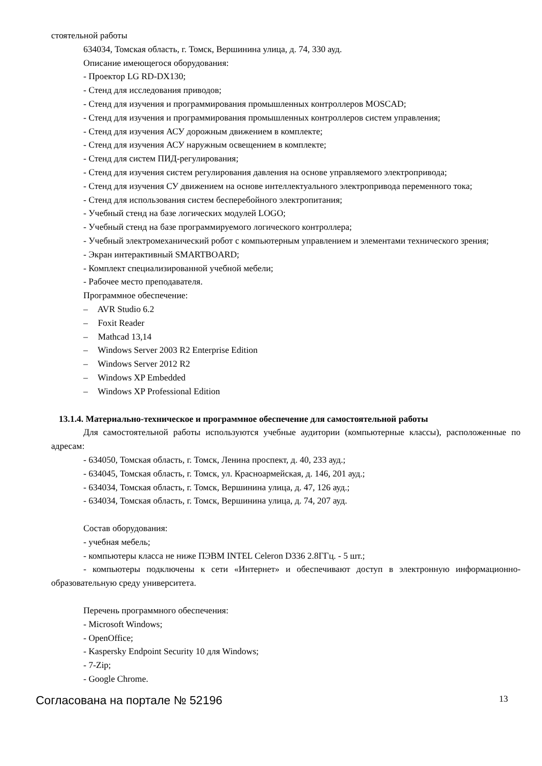стоятельной работы
634034, Томская область, г. Томск, Вершинина улица, д. 74, 330 ауд.
Описание имеющегося оборудования:
- Проектор LG RD-DX130;
- Стенд для исследования приводов;
- Стенд для изучения и программирования промышленных контроллеров MOSCAD;
- Стенд для изучения и программирования промышленных контроллеров систем управления;
- Стенд для изучения АСУ дорожным движением в комплекте;
- Стенд для изучения АСУ наружным освещением в комплекте;
- Стенд для систем ПИД-регулирования;
- Стенд для изучения систем регулирования давления на основе управляемого электропривода;
- Стенд для изучения СУ движением на основе интеллектуального электропривода переменного тока;
- Стенд для использования систем бесперебойного электропитания;
- Учебный стенд на базе логических модулей LOGO;
- Учебный стенд на базе программируемого логического контроллера;
- Учебный электромеханический робот с компьютерным управлением и элементами технического зрения;
- Экран интерактивный SMARTBOARD;
- Комплект специализированной учебной мебели;
- Рабочее место преподавателя.
Программное обеспечение:
– AVR Studio 6.2
– Foxit Reader
– Mathcad 13,14
– Windows Server 2003 R2 Enterprise Edition
– Windows Server 2012 R2
– Windows XP Embedded
– Windows XP Professional Edition
13.1.4. Материально-техническое и программное обеспечение для самостоятельной работы
Для самостоятельной работы используются учебные аудитории (компьютерные классы), расположенные по адресам:
- 634050, Томская область, г. Томск, Ленина проспект, д. 40, 233 ауд.;
- 634045, Томская область, г. Томск, ул. Красноармейская, д. 146, 201 ауд.;
- 634034, Томская область, г. Томск, Вершинина улица, д. 47, 126 ауд.;
- 634034, Томская область, г. Томск, Вершинина улица, д. 74, 207 ауд.
Состав оборудования:
- учебная мебель;
- компьютеры класса не ниже ПЭВМ INTEL Celeron D336 2.8ГГц. - 5 шт.;
- компьютеры подключены к сети «Интернет» и обеспечивают доступ в электронную информационно-образовательную среду университета.
Перечень программного обеспечения:
- Microsoft Windows;
- OpenOffice;
- Kaspersky Endpoint Security 10 для Windows;
- 7-Zip;
- Google Chrome.
Согласована на портале № 52196 13